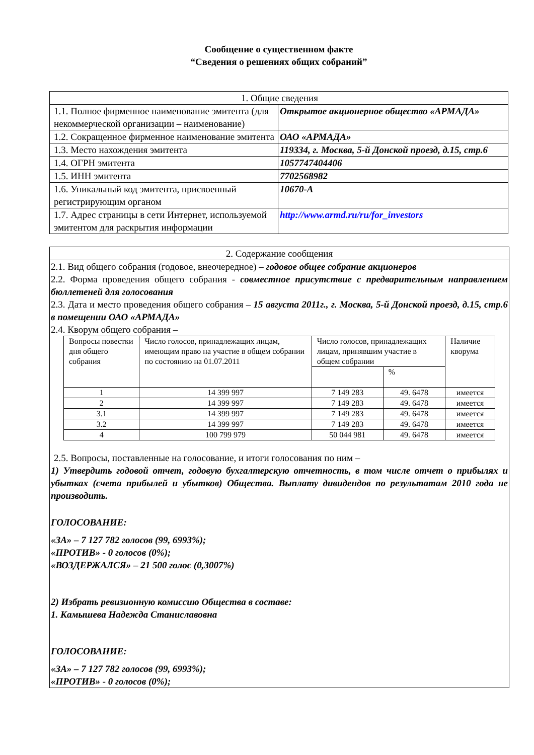Сообщение о существенном факте
“Сведения о решениях общих собраний”
| 1. Общие сведения | |
| 1.1. Полное фирменное наименование эмитента (для некоммерческой организации – наименование) | Открытое акционерное общество «АРМАДА» |
| 1.2. Сокращенное фирменное наименование эмитента | ОАО «АРМАДА» |
| 1.3. Место нахождения эмитента | 119334, г. Москва, 5-й Донской проезд, д.15, стр.6 |
| 1.4. ОГРН эмитента | 1057747404406 |
| 1.5. ИНН эмитента | 7702568982 |
| 1.6. Уникальный код эмитента, присвоенный регистрирующим органом | 10670-А |
| 1.7. Адрес страницы в сети Интернет, используемой эмитентом для раскрытия информации | http://www.armd.ru/ru/for_investors |
2. Содержание сообщения
2.1. Вид общего собрания (годовое, внеочередное) – годовое общее собрание акционеров
2.2. Форма проведения общего собрания - совместное присутствие с предварительным направлением бюллетеней для голосования
2.3. Дата и место проведения общего собрания – 15 августа 2011г., г. Москва, 5-й Донской проезд, д.15, стр.6 в помещении ОАО «АРМАДА»
2.4. Кворум общего собрания –
| Вопросы повестки дня общего собрания | Число голосов, принадлежащих лицам, имеющим право на участие в общем собрании по состоянию на 01.07.2011 | Число голосов, принадлежащих лицам, принявшим участие в общем собрании | | Наличие кворума |
| | | | % | |
| 1 | 14 399 997 | 7 149 283 | 49. 6478 | имеется |
| 2 | 14 399 997 | 7 149 283 | 49. 6478 | имеется |
| 3.1 | 14 399 997 | 7 149 283 | 49. 6478 | имеется |
| 3.2 | 14 399 997 | 7 149 283 | 49. 6478 | имеется |
| 4 | 100 799 979 | 50 044 981 | 49. 6478 | имеется |
2.5. Вопросы, поставленные на голосование, и итоги голосования по ним –
1) Утвердить годовой отчет, годовую бухгалтерскую отчетность, в том числе отчет о прибылях и убытках (счета прибылей и убытков) Общества. Выплату дивидендов по результатам 2010 года не производить.
ГОЛОСОВАНИЕ:
«ЗА» – 7 127 782 голосов (99, 6993%);
«ПРОТИВ» - 0 голосов (0%);
«ВОЗДЕРЖАЛСЯ» – 21 500 голос (0,3007%)
2) Избрать ревизионную комиссию Общества в составе:
1. Камышева Надежда Станиславовна
ГОЛОСОВАНИЕ:
«ЗА» – 7 127 782 голосов (99, 6993%);
«ПРОТИВ» - 0 голосов (0%);